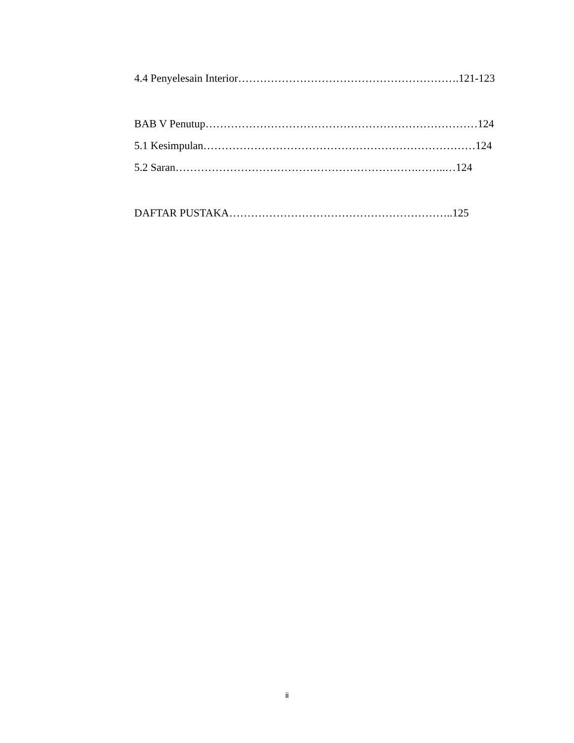4.4 Penyelesain Interior…………………………………………………….121-123
BAB V Penutup…………………………………………………………………124
5.1 Kesimpulan…………………………………………………………………124
5.2 Saran………………………………………………………….……..…124
DAFTAR PUSTAKA……………………………………………………..125
ii